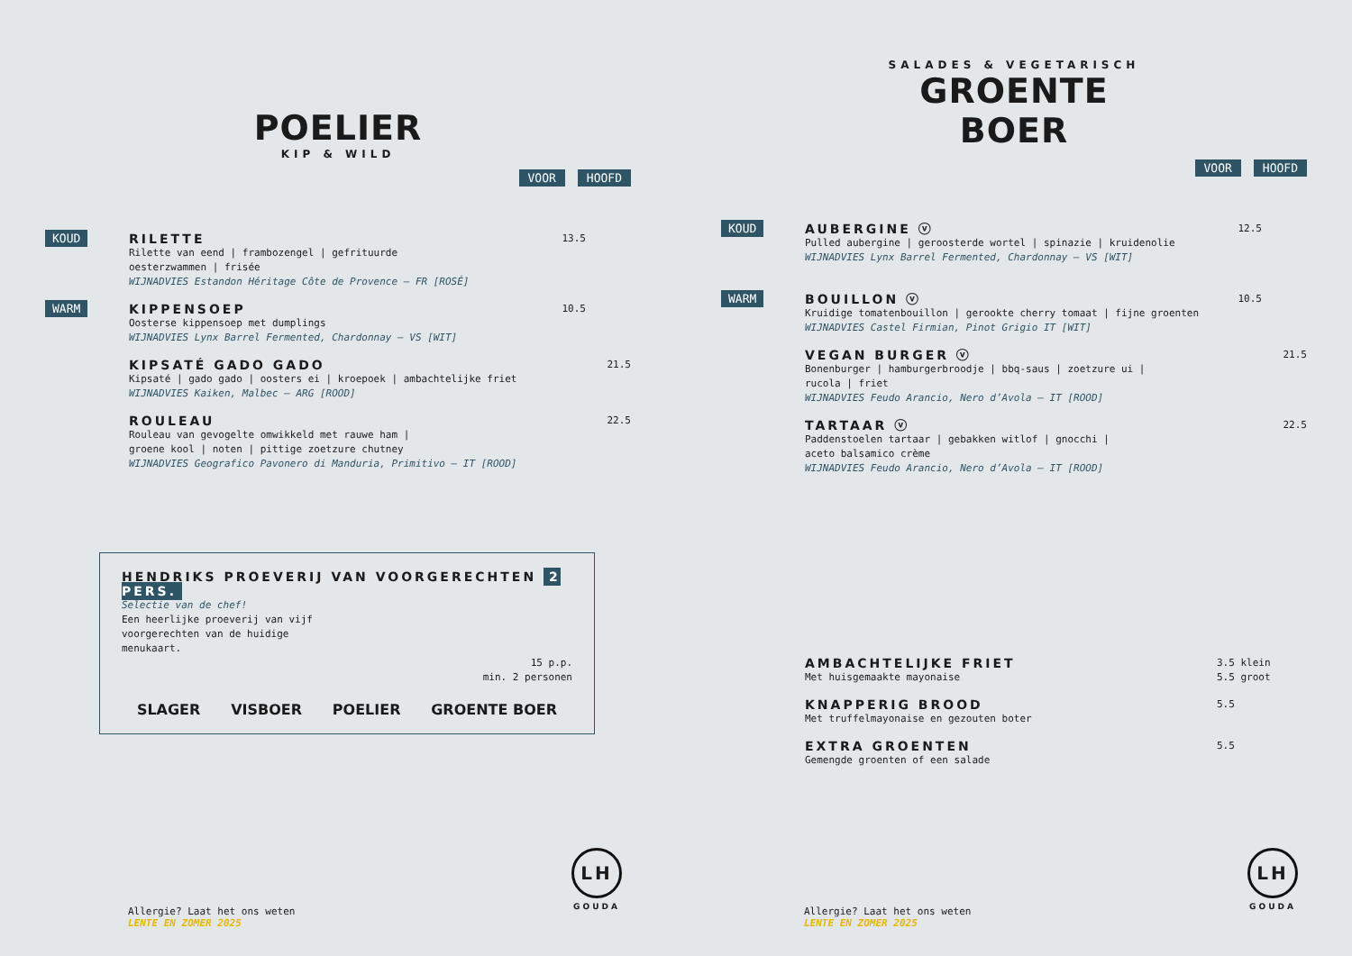POELIER
KIP & WILD
VOOR HOOFD
KOUD RILETTE
Rilette van eend | frambozengel | gefrituurde
oesterzwammen | frisée
WIJNADVIES Estandon Héritage Côte de Provence – FR [ROSÉ]
13.5
WARM KIPPENSOEP
Oosterse kippensoep met dumplings
WIJNADVIES Lynx Barrel Fermented, Chardonnay – VS [WIT]
10.5
KIPSATÉ GADO GADO
Kipsaté | gado gado | oosters ei | kroepoek | ambachtelijke friet
WIJNADVIES Kaiken, Malbec – ARG [ROOD]
21.5
ROULEAU
Rouleau van gevogelte omwikkeld met rauwe ham |
groene kool | noten | pittige zoetzure chutney
WIJNADVIES Geografico Pavonero di Manduria, Primitivo – IT [ROOD]
22.5
HENDRIKS PROEVERIJ VAN VOORGERECHTEN 2 PERS.
Selectie van de chef!
Een heerlijke proeverij van vijf
voorgerechten van de huidige
menukaart.
15 p.p.
min. 2 personen
SLAGER VISBOER POELIER GROENTE BOER
Allergie? Laat het ons weten
LENTE EN ZOMER 2025
LH
GOUDA
SALADES & VEGETARISCH
GROENTE
BOER
VOOR HOOFD
KOUD AUBERGINE ⓥ
Pulled aubergine | geroosterde wortel | spinazie | kruidenolie
WIJNADVIES Lynx Barrel Fermented, Chardonnay – VS [WIT]
12.5
WARM BOUILLON ⓥ
Kruidige tomatenbouillon | gerookte cherry tomaat | fijne groenten
WIJNADVIES Castel Firmian, Pinot Grigio IT [WIT]
10.5
VEGAN BURGER ⓥ
Bonenburger | hamburgerbroodje | bbq-saus | zoetzure ui |
rucola | friet
WIJNADVIES Feudo Arancio, Nero d’Avola – IT [ROOD]
21.5
TARTAAR ⓥ
Paddenstoelen tartaar | gebakken witlof | gnocchi |
aceto balsamico crème
WIJNADVIES Feudo Arancio, Nero d’Avola – IT [ROOD]
22.5
AMBACHTELIJKE FRIET
Met huisgemaakte mayonaise
3.5 klein
5.5 groot
KNAPPERIG BROOD
Met truffelmayonaise en gezouten boter
5.5
EXTRA GROENTEN
Gemengde groenten of een salade
5.5
Allergie? Laat het ons weten
LENTE EN ZOMER 2025
LH
GOUDA